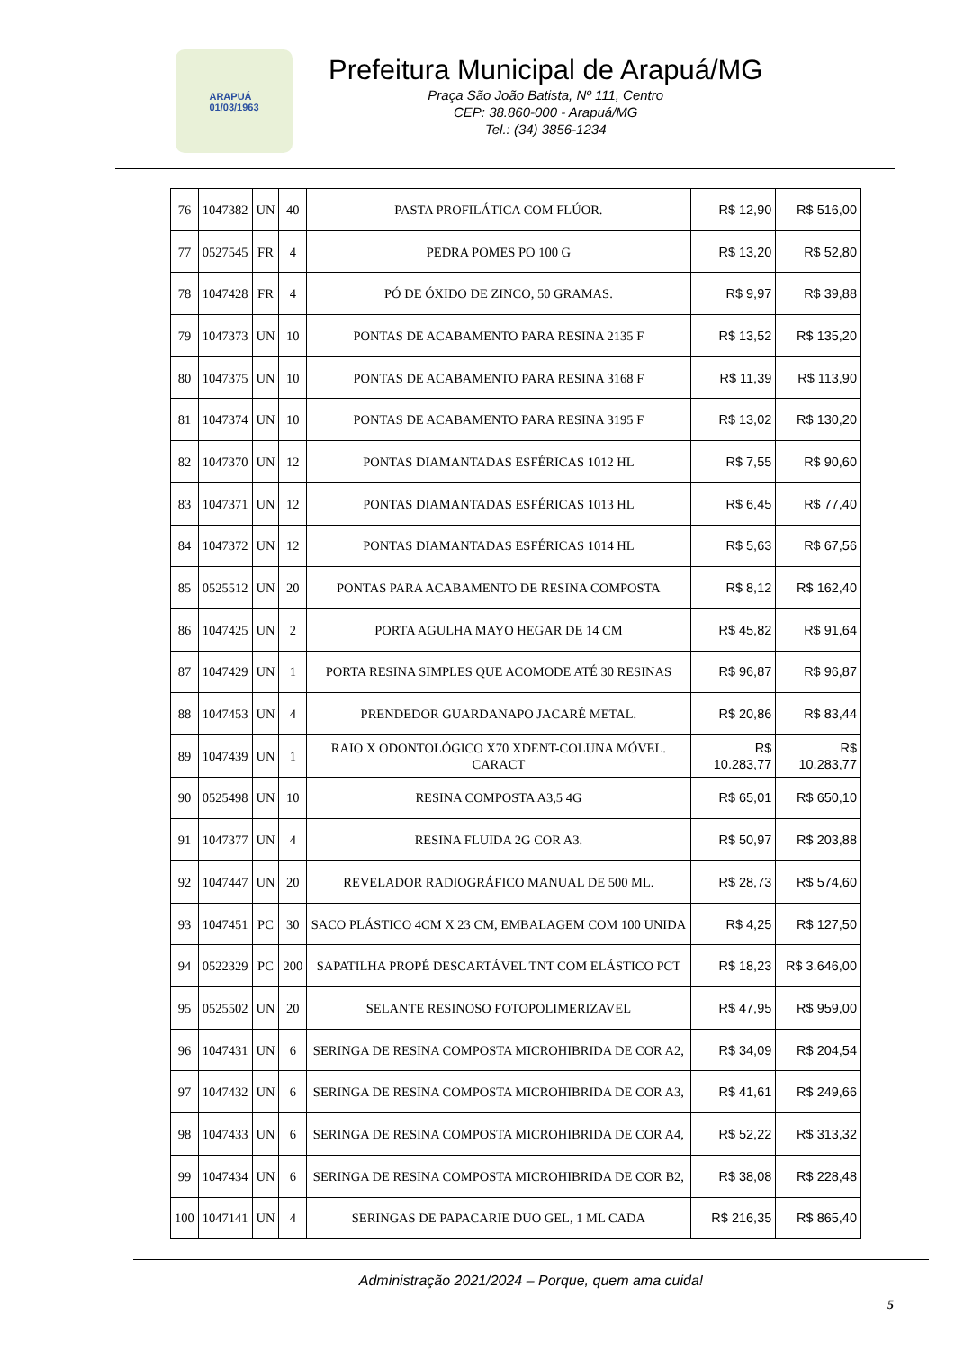ARAPUÁ
01/03/1963
Prefeitura Municipal de Arapuá/MG
Praça São João Batista, Nº 111, Centro
CEP: 38.860-000 - Arapuá/MG
Tel.: (34) 3856-1234
| 76 | 1047382 | UN | 40 | PASTA PROFILÁTICA COM FLÚOR. | R$ 12,90 | R$ 516,00 |
| 77 | 0527545 | FR | 4 | PEDRA POMES PO 100 G | R$ 13,20 | R$ 52,80 |
| 78 | 1047428 | FR | 4 | PÓ DE ÓXIDO DE ZINCO, 50 GRAMAS. | R$ 9,97 | R$ 39,88 |
| 79 | 1047373 | UN | 10 | PONTAS DE ACABAMENTO PARA RESINA 2135 F | R$ 13,52 | R$ 135,20 |
| 80 | 1047375 | UN | 10 | PONTAS DE ACABAMENTO PARA RESINA 3168 F | R$ 11,39 | R$ 113,90 |
| 81 | 1047374 | UN | 10 | PONTAS DE ACABAMENTO PARA RESINA 3195 F | R$ 13,02 | R$ 130,20 |
| 82 | 1047370 | UN | 12 | PONTAS DIAMANTADAS ESFÉRICAS 1012 HL | R$ 7,55 | R$ 90,60 |
| 83 | 1047371 | UN | 12 | PONTAS DIAMANTADAS ESFÉRICAS 1013 HL | R$ 6,45 | R$ 77,40 |
| 84 | 1047372 | UN | 12 | PONTAS DIAMANTADAS ESFÉRICAS 1014 HL | R$ 5,63 | R$ 67,56 |
| 85 | 0525512 | UN | 20 | PONTAS PARA ACABAMENTO DE RESINA COMPOSTA | R$ 8,12 | R$ 162,40 |
| 86 | 1047425 | UN | 2 | PORTA AGULHA MAYO HEGAR DE 14 CM | R$ 45,82 | R$ 91,64 |
| 87 | 1047429 | UN | 1 | PORTA RESINA SIMPLES QUE ACOMODE ATÉ 30 RESINAS | R$ 96,87 | R$ 96,87 |
| 88 | 1047453 | UN | 4 | PRENDEDOR GUARDANAPO JACARÉ METAL. | R$ 20,86 | R$ 83,44 |
| 89 | 1047439 | UN | 1 | RAIO X ODONTOLÓGICO X70 XDENT-COLUNA MÓVEL. CARACT | R$ 10.283,77 | R$ 10.283,77 |
| 90 | 0525498 | UN | 10 | RESINA COMPOSTA A3,5 4G | R$ 65,01 | R$ 650,10 |
| 91 | 1047377 | UN | 4 | RESINA FLUIDA 2G COR A3. | R$ 50,97 | R$ 203,88 |
| 92 | 1047447 | UN | 20 | REVELADOR RADIOGRÁFICO MANUAL DE 500 ML. | R$ 28,73 | R$ 574,60 |
| 93 | 1047451 | PC | 30 | SACO PLÁSTICO 4CM X 23 CM, EMBALAGEM COM 100 UNIDA | R$ 4,25 | R$ 127,50 |
| 94 | 0522329 | PC | 200 | SAPATILHA PROPÉ DESCARTÁVEL TNT COM ELÁSTICO PCT | R$ 18,23 | R$ 3.646,00 |
| 95 | 0525502 | UN | 20 | SELANTE RESINOSO FOTOPOLIMERIZAVEL | R$ 47,95 | R$ 959,00 |
| 96 | 1047431 | UN | 6 | SERINGA DE RESINA COMPOSTA MICROHIBRIDA DE COR A2, | R$ 34,09 | R$ 204,54 |
| 97 | 1047432 | UN | 6 | SERINGA DE RESINA COMPOSTA MICROHIBRIDA DE COR A3, | R$ 41,61 | R$ 249,66 |
| 98 | 1047433 | UN | 6 | SERINGA DE RESINA COMPOSTA MICROHIBRIDA DE COR A4, | R$ 52,22 | R$ 313,32 |
| 99 | 1047434 | UN | 6 | SERINGA DE RESINA COMPOSTA MICROHIBRIDA DE COR B2, | R$ 38,08 | R$ 228,48 |
| 100 | 1047141 | UN | 4 | SERINGAS DE PAPACARIE DUO GEL, 1 ML CADA | R$ 216,35 | R$ 865,40 |
Administração 2021/2024 – Porque, quem ama cuida!
5